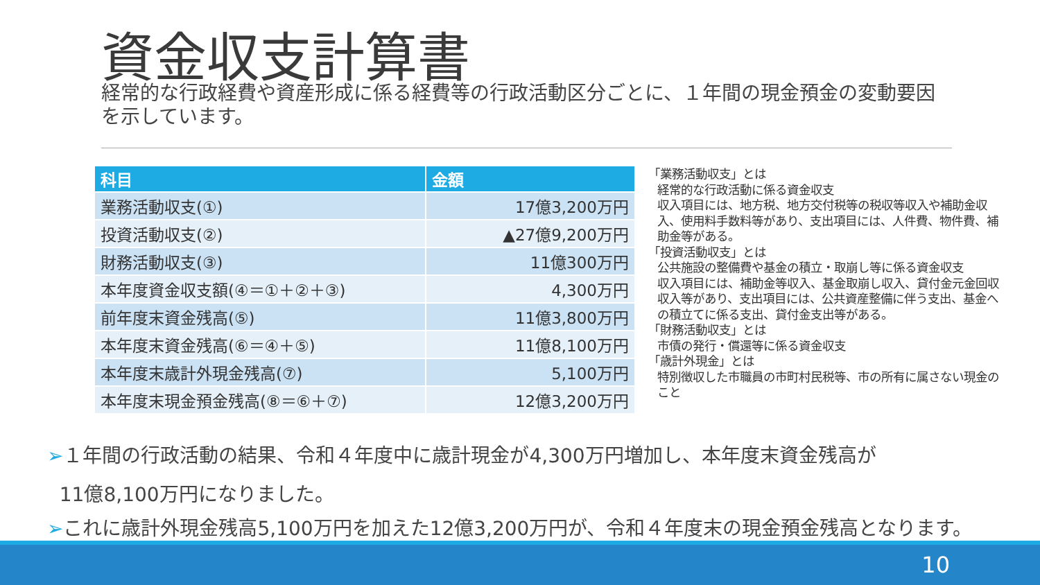資金収支計算書
経常的な行政経費や資産形成に係る経費等の行政活動区分ごとに、１年間の現金預金の変動要因を示しています。
| 科目 | 金額 |
| --- | --- |
| 業務活動収支(①) | 17億3,200万円 |
| 投資活動収支(②) | ▲27億9,200万円 |
| 財務活動収支(③) | 11億300万円 |
| 本年度資金収支額(④＝①＋②＋③) | 4,300万円 |
| 前年度末資金残高(⑤) | 11億3,800万円 |
| 本年度末資金残高(⑥＝④＋⑤) | 11億8,100万円 |
| 本年度末歳計外現金残高(⑦) | 5,100万円 |
| 本年度末現金預金残高(⑧＝⑥＋⑦) | 12億3,200万円 |
「業務活動収支」とは
経常的な行政活動に係る資金収支
収入項目には、地方税、地方交付税等の税収等収入や補助金収入、使用料手数料等があり、支出項目には、人件費、物件費、補助金等がある。
「投資活動収支」とは
公共施設の整備費や基金の積立・取崩し等に係る資金収支
収入項目には、補助金等収入、基金取崩し収入、貸付金元金回収収入等があり、支出項目には、公共資産整備に伴う支出、基金への積立てに係る支出、貸付金支出等がある。
「財務活動収支」とは
市債の発行・償還等に係る資金収支
「歳計外現金」とは
特別徴収した市職員の市町村民税等、市の所有に属さない現金のこと
➢１年間の行政活動の結果、令和４年度中に歳計現金が4,300万円増加し、本年度末資金残高が
11億8,100万円になりました。
➢これに歳計外現金残高5,100万円を加えた12億3,200万円が、令和４年度末の現金預金残高となります。
10